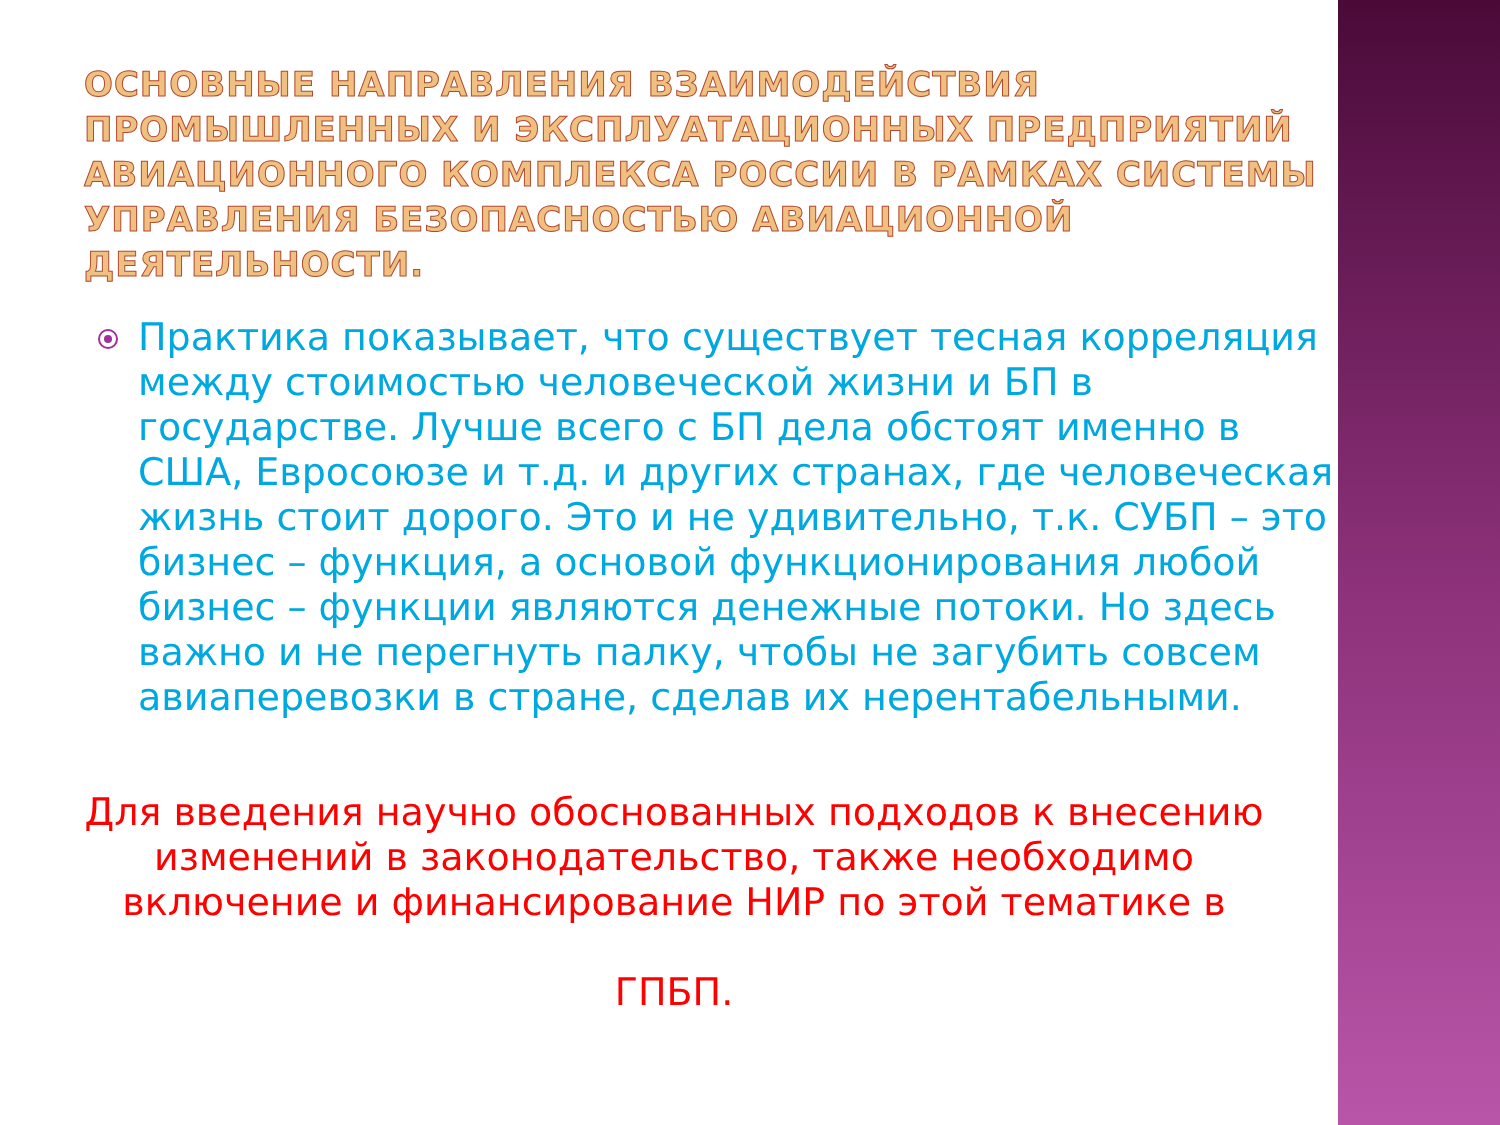ОСНОВНЫЕ НАПРАВЛЕНИЯ ВЗАИМОДЕЙСТВИЯ ПРОМЫШЛЕННЫХ И ЭКСПЛУАТАЦИОННЫХ ПРЕДПРИЯТИЙ АВИАЦИОННОГО КОМПЛЕКСА РОССИИ В РАМКАХ СИСТЕМЫ УПРАВЛЕНИЯ БЕЗОПАСНОСТЬЮ АВИАЦИОННОЙ ДЕЯТЕЛЬНОСТИ.
Практика показывает, что существует тесная корреляция между стоимостью человеческой жизни и БП в государстве. Лучше всего с БП дела обстоят именно в США, Евросоюзе и т.д. и других странах, где человеческая жизнь стоит дорого. Это и не удивительно, т.к. СУБП – это бизнес – функция, а основой функционирования любой бизнес – функции являются денежные потоки. Но здесь важно и не перегнуть палку, чтобы не загубить совсем авиаперевозки в стране, сделав их нерентабельными.
Для введения научно обоснованных подходов к внесению изменений в законодательство, также необходимо включение и финансирование НИР по этой тематике в
ГПБП.